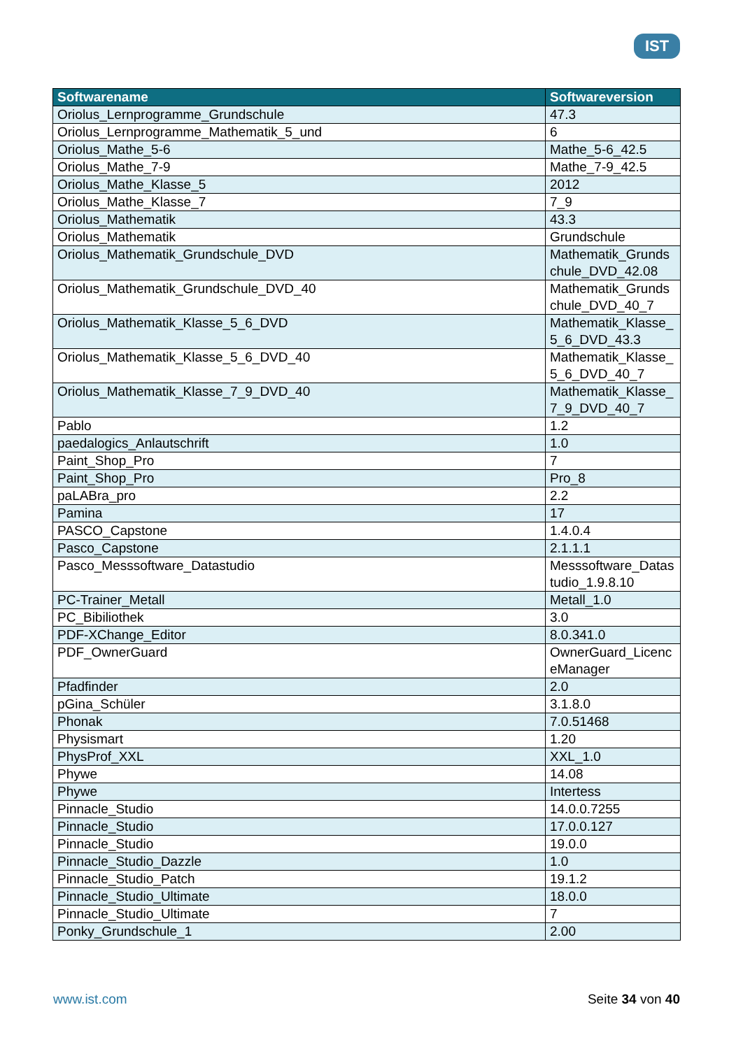IST
| Softwarename | Softwareversion |
| --- | --- |
| Oriolus_Lernprogramme_Grundschule | 47.3 |
| Oriolus_Lernprogramme_Mathematik_5_und | 6 |
| Oriolus_Mathe_5-6 | Mathe_5-6_42.5 |
| Oriolus_Mathe_7-9 | Mathe_7-9_42.5 |
| Oriolus_Mathe_Klasse_5 | 2012 |
| Oriolus_Mathe_Klasse_7 | 7_9 |
| Oriolus_Mathematik | 43.3 |
| Oriolus_Mathematik | Grundschule |
| Oriolus_Mathematik_Grundschule_DVD | Mathematik_Grundschule_DVD_42.08 |
| Oriolus_Mathematik_Grundschule_DVD_40 | Mathematik_Grundschule_DVD_40_7 |
| Oriolus_Mathematik_Klasse_5_6_DVD | Mathematik_Klasse_5_6_DVD_43.3 |
| Oriolus_Mathematik_Klasse_5_6_DVD_40 | Mathematik_Klasse_5_6_DVD_40_7 |
| Oriolus_Mathematik_Klasse_7_9_DVD_40 | Mathematik_Klasse_7_9_DVD_40_7 |
| Pablo | 1.2 |
| paedalogics_Anlautschrift | 1.0 |
| Paint_Shop_Pro | 7 |
| Paint_Shop_Pro | Pro_8 |
| paLABra_pro | 2.2 |
| Pamina | 17 |
| PASCO_Capstone | 1.4.0.4 |
| Pasco_Capstone | 2.1.1.1 |
| Pasco_Messsoftware_Datastudio | Messsoftware_Datastudio_1.9.8.10 |
| PC-Trainer_Metall | Metall_1.0 |
| PC_Bibiliothek | 3.0 |
| PDF-XChange_Editor | 8.0.341.0 |
| PDF_OwnerGuard | OwnerGuard_LicenceManager |
| Pfadfinder | 2.0 |
| pGina_Schüler | 3.1.8.0 |
| Phonak | 7.0.51468 |
| Physismart | 1.20 |
| PhysProf_XXL | XXL_1.0 |
| Phywe | 14.08 |
| Phywe | Intertess |
| Pinnacle_Studio | 14.0.0.7255 |
| Pinnacle_Studio | 17.0.0.127 |
| Pinnacle_Studio | 19.0.0 |
| Pinnacle_Studio_Dazzle | 1.0 |
| Pinnacle_Studio_Patch | 19.1.2 |
| Pinnacle_Studio_Ultimate | 18.0.0 |
| Pinnacle_Studio_Ultimate | 7 |
| Ponky_Grundschule_1 | 2.00 |
www.ist.com Seite 34 von 40